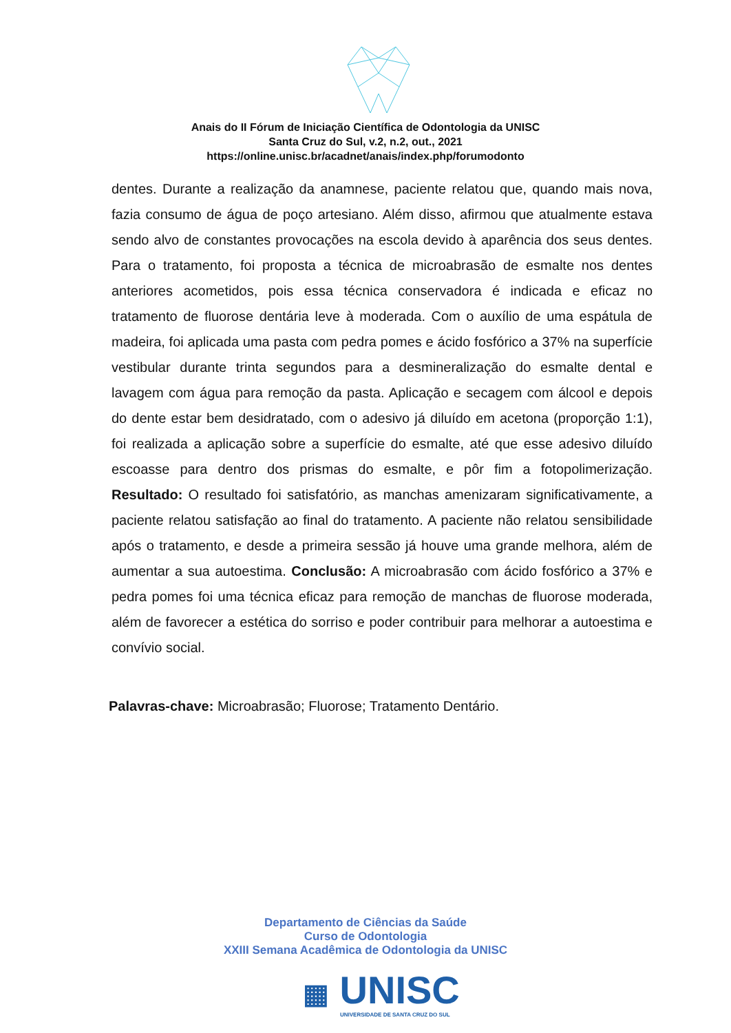Anais do II Fórum de Iniciação Científica de Odontologia da UNISC
Santa Cruz do Sul, v.2, n.2, out., 2021
https://online.unisc.br/acadnet/anais/index.php/forumodonto
dentes. Durante a realização da anamnese, paciente relatou que, quando mais nova, fazia consumo de água de poço artesiano. Além disso, afirmou que atualmente estava sendo alvo de constantes provocações na escola devido à aparência dos seus dentes. Para o tratamento, foi proposta a técnica de microabrasão de esmalte nos dentes anteriores acometidos, pois essa técnica conservadora é indicada e eficaz no tratamento de fluorose dentária leve à moderada. Com o auxílio de uma espátula de madeira, foi aplicada uma pasta com pedra pomes e ácido fosfórico a 37% na superfície vestibular durante trinta segundos para a desmineralização do esmalte dental e lavagem com água para remoção da pasta. Aplicação e secagem com álcool e depois do dente estar bem desidratado, com o adesivo já diluído em acetona (proporção 1:1), foi realizada a aplicação sobre a superfície do esmalte, até que esse adesivo diluído escoasse para dentro dos prismas do esmalte, e pôr fim a fotopolimerização. Resultado: O resultado foi satisfatório, as manchas amenizaram significativamente, a paciente relatou satisfação ao final do tratamento. A paciente não relatou sensibilidade após o tratamento, e desde a primeira sessão já houve uma grande melhora, além de aumentar a sua autoestima. Conclusão: A microabrasão com ácido fosfórico a 37% e pedra pomes foi uma técnica eficaz para remoção de manchas de fluorose moderada, além de favorecer a estética do sorriso e poder contribuir para melhorar a autoestima e convívio social.
Palavras-chave: Microabrasão; Fluorose; Tratamento Dentário.
Departamento de Ciências da Saúde
Curso de Odontologia
XXIII Semana Acadêmica de Odontologia da UNISC
▦ UNISC
UNIVERSIDADE DE SANTA CRUZ DO SUL